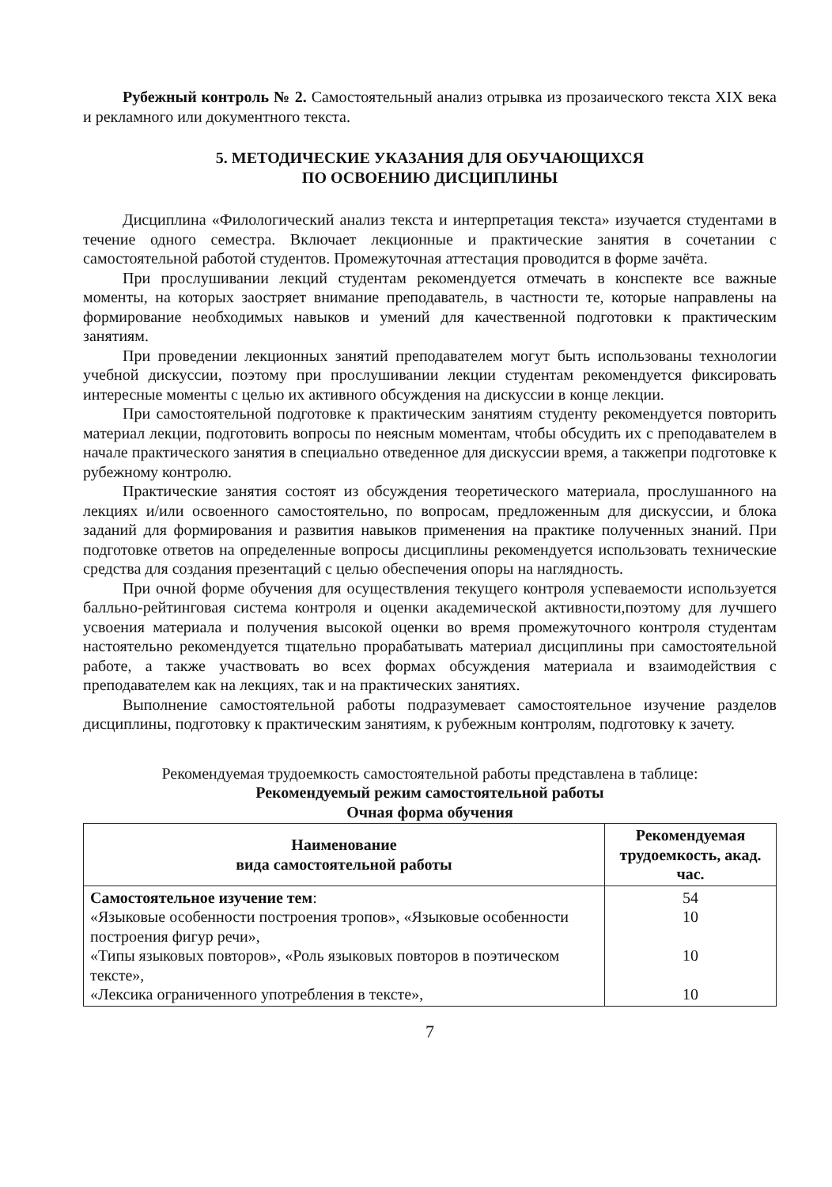Рубежный контроль № 2. Самостоятельный анализ отрывка из прозаического текста XIX века и рекламного или документного текста.
5. МЕТОДИЧЕСКИЕ УКАЗАНИЯ ДЛЯ ОБУЧАЮЩИХСЯ
ПО ОСВОЕНИЮ ДИСЦИПЛИНЫ
Дисциплина «Филологический анализ текста и интерпретация текста» изучается студентами в течение одного семестра. Включает лекционные и практические занятия в сочетании с самостоятельной работой студентов. Промежуточная аттестация проводится в форме зачёта.
При прослушивании лекций студентам рекомендуется отмечать в конспекте все важные моменты, на которых заостряет внимание преподаватель, в частности те, которые направлены на формирование необходимых навыков и умений для качественной подготовки к практическим занятиям.
При проведении лекционных занятий преподавателем могут быть использованы технологии учебной дискуссии, поэтому при прослушивании лекции студентам рекомендуется фиксировать интересные моменты с целью их активного обсуждения на дискуссии в конце лекции.
При самостоятельной подготовке к практическим занятиям студенту рекомендуется повторить материал лекции, подготовить вопросы по неясным моментам, чтобы обсудить их с преподавателем в начале практического занятия в специально отведенное для дискуссии время, а такжепри подготовке к рубежному контролю.
Практические занятия состоят из обсуждения теоретического материала, прослушанного на лекциях и/или освоенного самостоятельно, по вопросам, предложенным для дискуссии, и блока заданий для формирования и развития навыков применения на практике полученных знаний. При подготовке ответов на определенные вопросы дисциплины рекомендуется использовать технические средства для создания презентаций с целью обеспечения опоры на наглядность.
При очной форме обучения для осуществления текущего контроля успеваемости используется балльно-рейтинговая система контроля и оценки академической активности,поэтому для лучшего усвоения материала и получения высокой оценки во время промежуточного контроля студентам настоятельно рекомендуется тщательно прорабатывать материал дисциплины при самостоятельной работе, а также участвовать во всех формах обсуждения материала и взаимодействия с преподавателем как на лекциях, так и на практических занятиях.
Выполнение самостоятельной работы подразумевает самостоятельное изучение разделов дисциплины, подготовку к практическим занятиям, к рубежным контролям, подготовку к зачету.
Рекомендуемая трудоемкость самостоятельной работы представлена в таблице:
Рекомендуемый режим самостоятельной работы
Очная форма обучения
| Наименование вида самостоятельной работы | Рекомендуемая трудоемкость, акад. час. |
| --- | --- |
| Самостоятельное изучение тем : «Языковые особенности построения тропов», «Языковые особенности построения фигур речи», «Типы языковых повторов», «Роль языковых повторов в поэтическом тексте», «Лексика ограниченного употребления в тексте», | 54 10 10 10 |
7